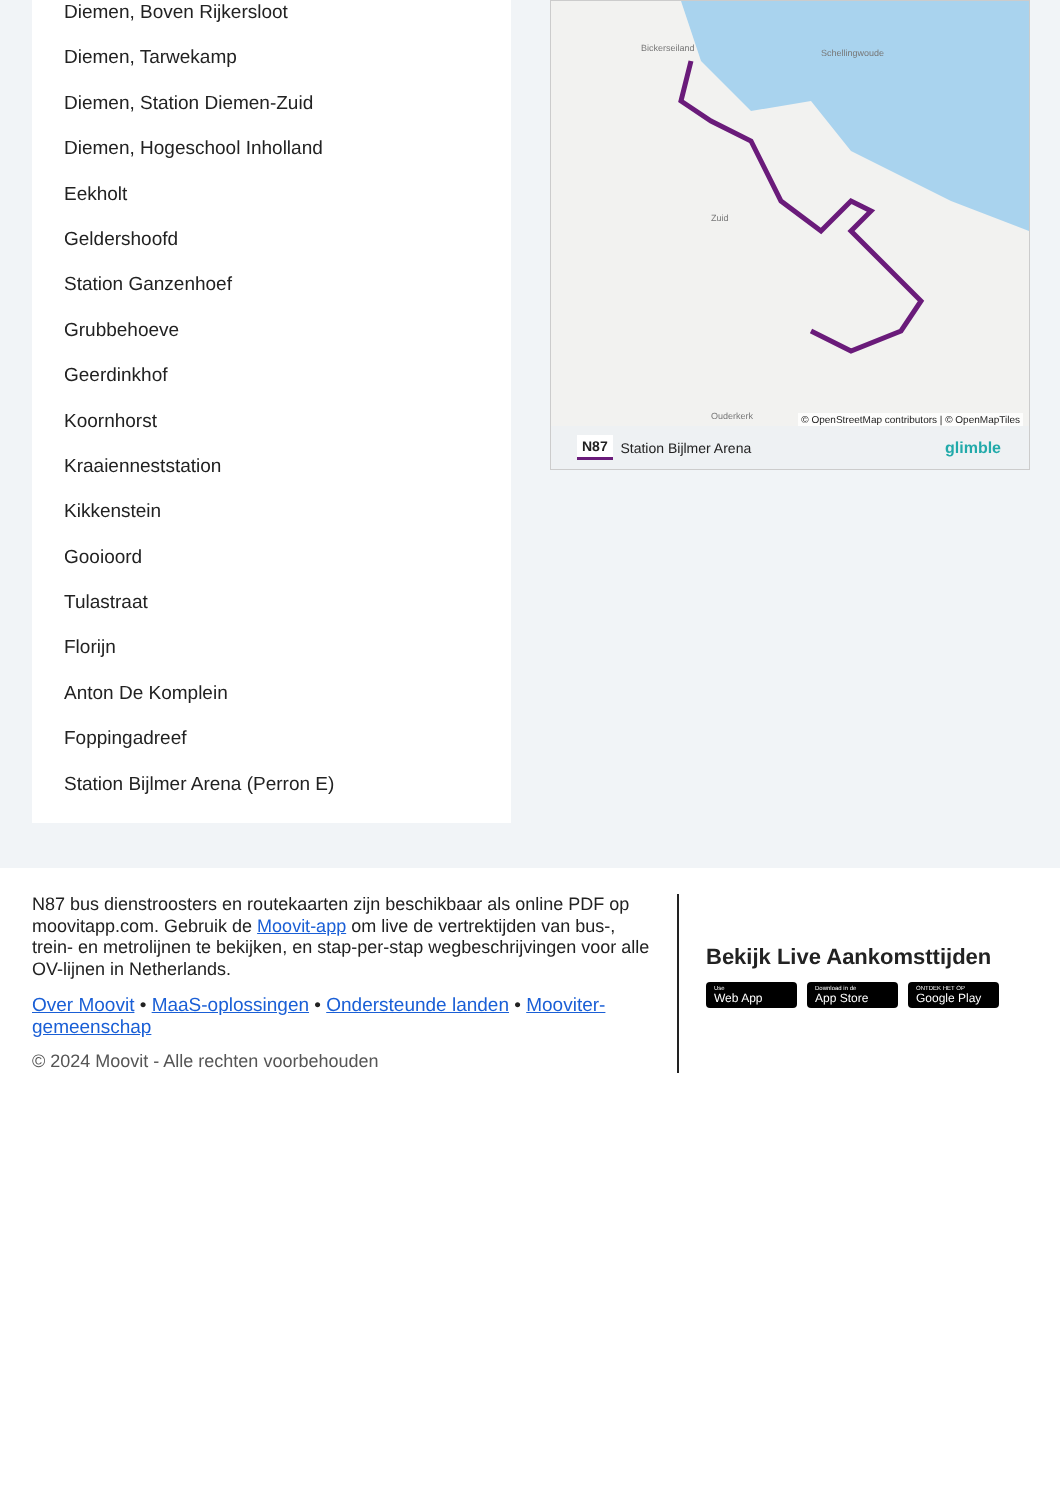Diemen, Boven Rijkersloot
Diemen, Tarwekamp
Diemen, Station Diemen-Zuid
Diemen, Hogeschool Inholland
Eekholt
Geldershoofd
Station Ganzenhoef
Grubbehoeve
Geerdinkhof
Koornhorst
Kraaienneststation
Kikkenstein
Gooioord
Tulastraat
Florijn
Anton De Komplein
Foppingadreef
Station Bijlmer Arena (Perron E)
Bickerseiland
Schellingwoude
Zuid
Ouderkerk
© OpenStreetMap contributors | © OpenMapTiles
N87 Station Bijlmer Arena glimble
N87 bus dienstroosters en routekaarten zijn beschikbaar als online PDF op moovitapp.com. Gebruik de Moovit-app om live de vertrektijden van bus-, trein- en metrolijnen te bekijken, en stap-per-stap wegbeschrijvingen voor alle OV-lijnen in Netherlands.
Over Moovit • MaaS-oplossingen • Ondersteunde landen • Mooviter-gemeenschap
© 2024 Moovit - Alle rechten voorbehouden
Bekijk Live Aankomsttijden
Use Web App Download in de App Store ONTDEK HET OP Google Play